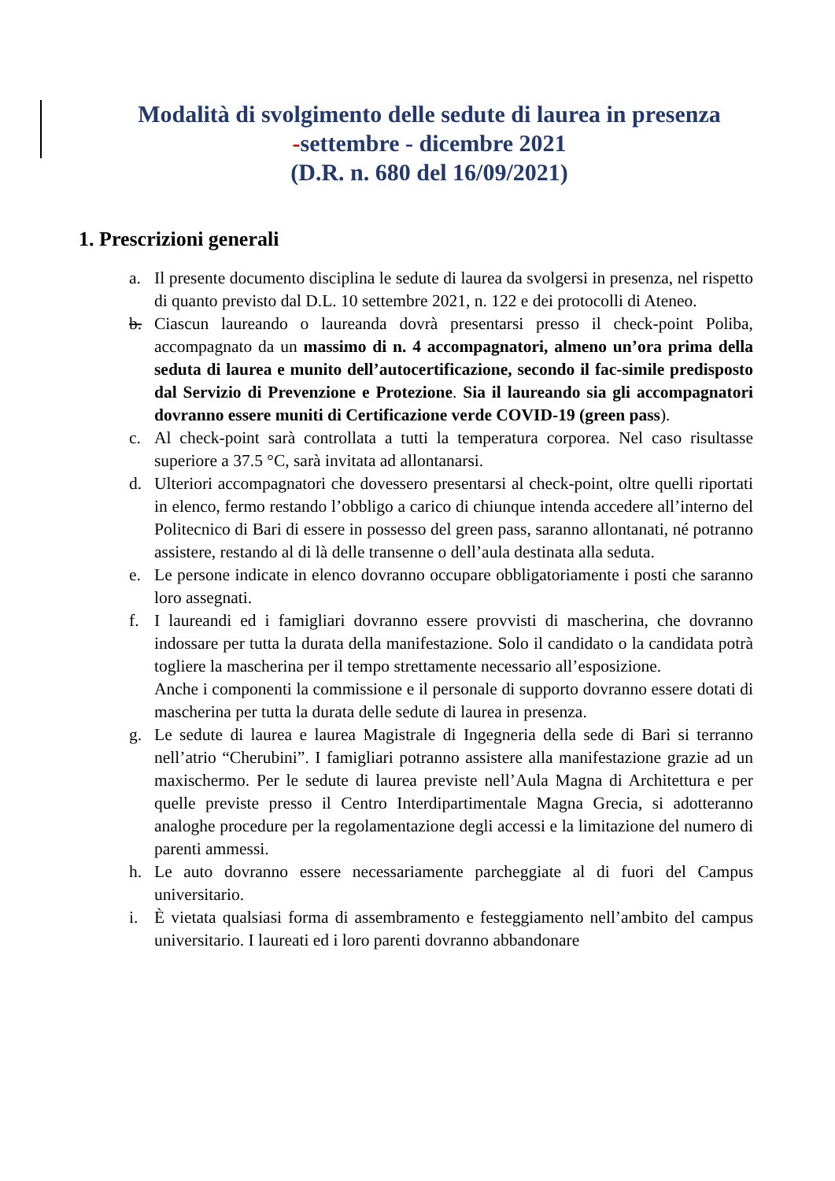Modalità di svolgimento delle sedute di laurea in presenza
-settembre - dicembre 2021
(D.R. n. 680 del 16/09/2021)
1. Prescrizioni generali
a. Il presente documento disciplina le sedute di laurea da svolgersi in presenza, nel rispetto di quanto previsto dal D.L. 10 settembre 2021, n. 122 e dei protocolli di Ateneo.
b. Ciascun laureando o laureanda dovrà presentarsi presso il check-point Poliba, accompagnato da un massimo di n. 4 accompagnatori, almeno un’ora prima della seduta di laurea e munito dell’autocertificazione, secondo il fac-simile predisposto dal Servizio di Prevenzione e Protezione. Sia il laureando sia gli accompagnatori dovranno essere muniti di Certificazione verde COVID-19 (green pass).
c. Al check-point sarà controllata a tutti la temperatura corporea. Nel caso risultasse superiore a 37.5 °C, sarà invitata ad allontanarsi.
d. Ulteriori accompagnatori che dovessero presentarsi al check-point, oltre quelli riportati in elenco, fermo restando l’obbligo a carico di chiunque intenda accedere all’interno del Politecnico di Bari di essere in possesso del green pass, saranno allontanati, né potranno assistere, restando al di là delle transenne o dell’aula destinata alla seduta.
e. Le persone indicate in elenco dovranno occupare obbligatoriamente i posti che saranno loro assegnati.
f. I laureandi ed i famigliari dovranno essere provvisti di mascherina, che dovranno indossare per tutta la durata della manifestazione. Solo il candidato o la candidata potrà togliere la mascherina per il tempo strettamente necessario all’esposizione.
Anche i componenti la commissione e il personale di supporto dovranno essere dotati di mascherina per tutta la durata delle sedute di laurea in presenza.
g. Le sedute di laurea e laurea Magistrale di Ingegneria della sede di Bari si terranno nell’atrio “Cherubini”. I famigliari potranno assistere alla manifestazione grazie ad un maxischermo. Per le sedute di laurea previste nell’Aula Magna di Architettura e per quelle previste presso il Centro Interdipartimentale Magna Grecia, si adotteranno analoghe procedure per la regolamentazione degli accessi e la limitazione del numero di parenti ammessi.
h. Le auto dovranno essere necessariamente parcheggiate al di fuori del Campus universitario.
i. È vietata qualsiasi forma di assembramento e festeggiamento nell’ambito del campus universitario. I laureati ed i loro parenti dovranno abbandonare